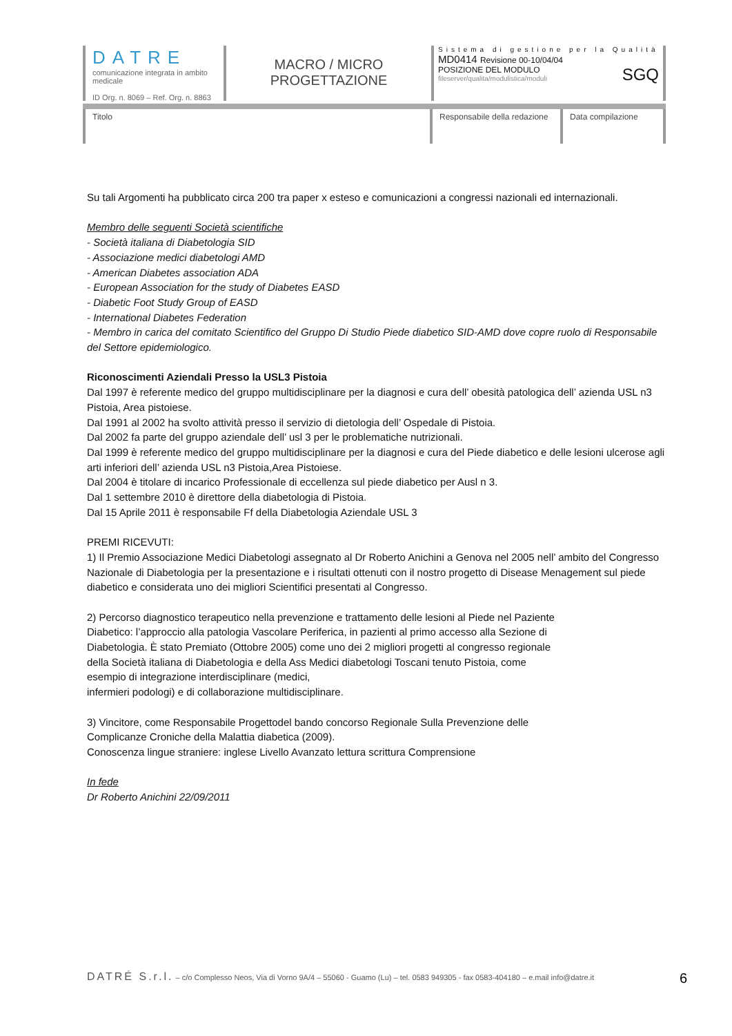DATRE
comunicazione integrata in ambito medicale
ID Org. n. 8069 – Ref. Org. n. 8863
MACRO / MICRO
PROGETTAZIONE
Sistema di gestione per la Qualità
MD0414 Revisione 00-10/04/04
POSIZIONE DEL MODULO SGQ
fileserver/qualita/modulistica/moduli
Titolo Responsabile della redazione
Data compilazione
Su tali Argomenti ha pubblicato circa 200 tra paper x esteso e comunicazioni a congressi nazionali ed internazionali.
Membro delle seguenti Società scientifiche
- Società italiana di Diabetologia SID
- Associazione medici diabetologi AMD
- American Diabetes association ADA
- European Association for the study of Diabetes EASD
- Diabetic Foot Study Group of EASD
- International Diabetes Federation
- Membro in carica del comitato Scientifico del Gruppo Di Studio Piede diabetico SID-AMD dove copre ruolo di Responsabile del Settore epidemiologico.
Riconoscimenti Aziendali Presso la USL3 Pistoia
Dal 1997 è referente medico del gruppo multidisciplinare per la diagnosi e cura dell’ obesità patologica dell’ azienda USL n3 Pistoia, Area pistoiese.
Dal 1991 al 2002 ha svolto attività presso il servizio di dietologia dell’ Ospedale di Pistoia.
Dal 2002 fa parte del gruppo aziendale dell’ usl 3 per le problematiche nutrizionali.
Dal 1999 è referente medico del gruppo multidisciplinare per la diagnosi e cura del Piede diabetico e delle lesioni ulcerose agli arti inferiori dell’ azienda USL n3 Pistoia,Area Pistoiese.
Dal 2004 è titolare di incarico Professionale di eccellenza sul piede diabetico per Ausl n 3.
Dal 1 settembre 2010 è direttore della diabetologia di Pistoia.
Dal 15 Aprile 2011 è responsabile Ff della Diabetologia Aziendale USL 3
PREMI RICEVUTI:
1) Il Premio Associazione Medici Diabetologi assegnato al Dr Roberto Anichini a Genova nel 2005 nell’ ambito del Congresso Nazionale di Diabetologia per la presentazione e i risultati ottenuti con il nostro progetto di Disease Menagement sul piede diabetico e considerata uno dei migliori Scientifici presentati al Congresso.
2) Percorso diagnostico terapeutico nella prevenzione e trattamento delle lesioni al Piede nel Paziente
Diabetico: l’approccio alla patologia Vascolare Periferica, in pazienti al primo accesso alla Sezione di
Diabetologia. È stato Premiato (Ottobre 2005) come uno dei 2 migliori progetti al congresso regionale
della Società italiana di Diabetologia e della Ass Medici diabetologi Toscani tenuto Pistoia, come
esempio di integrazione interdisciplinare (medici,
infermieri podologi) e di collaborazione multidisciplinare.
3) Vincitore, come Responsabile Progettodel bando concorso Regionale Sulla Prevenzione delle
Complicanze Croniche della Malattia diabetica (2009).
Conoscenza lingue straniere: inglese Livello Avanzato lettura scrittura Comprensione
In fede
Dr Roberto Anichini 22/09/2011
DATRÉ S.r.l. – c/o Complesso Neos, Via di Vorno 9A/4 – 55060 - Guamo (Lu) – tel. 0583 949305 - fax 0583-404180 – e.mail info@datre.it 6